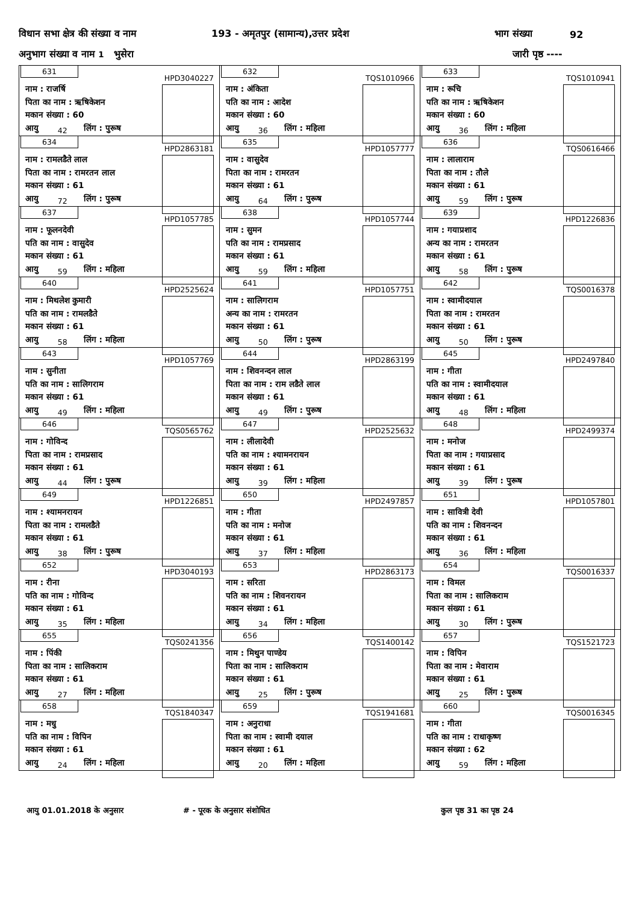विधान सभा क्षेत्र की संख्या व नाम 193 - अमृतपुर (सामान्य),उत्तर प्रदेश भाग संख्या 92
अनुभाग संख्या व नाम 1 भुसेरा जारी पृष्ठ ----
| 631 HPD3040227 नाम : राजर्षि पिता का नाम : ऋषिकेशन मकान संख्या : 60 आयु 42 लिंग : पुरूष | 632 TQS1010966 नाम : अंकिता पति का नाम : आदेश मकान संख्या : 60 आयु 36 लिंग : महिला | 633 TQS1010941 नाम : रूचि पति का नाम : ऋषिकेशन मकान संख्या : 60 आयु 36 लिंग : महिला |
| 634 HPD2863181 नाम : रामलडैते लाल पिता का नाम : रामरतन लाल मकान संख्या : 61 आयु 72 लिंग : पुरूष | 635 HPD1057777 नाम : वासुदेव पिता का नाम : रामरतन मकान संख्या : 61 आयु 64 लिंग : पुरूष | 636 TQS0616466 नाम : लालाराम पिता का नाम : तौले मकान संख्या : 61 आयु 59 लिंग : पुरूष |
| 637 HPD1057785 नाम : फूलनदेवी पति का नाम : वासुदेव मकान संख्या : 61 आयु 59 लिंग : महिला | 638 HPD1057744 नाम : सुमन पति का नाम : रामप्रसाद मकान संख्या : 61 आयु 59 लिंग : महिला | 639 HPD1226836 नाम : गयाप्रशाद अन्य का नाम : रामरतन मकान संख्या : 61 आयु 58 लिंग : पुरूष |
| 640 HPD2525624 नाम : मिथलेश कुमारी पति का नाम : रामलडैते मकान संख्या : 61 आयु 58 लिंग : महिला | 641 HPD1057751 नाम : सालिगराम अन्य का नाम : रामरतन मकान संख्या : 61 आयु 50 लिंग : पुरूष | 642 TQS0016378 नाम : स्वामीदयाल पिता का नाम : रामरतन मकान संख्या : 61 आयु 50 लिंग : पुरूष |
| 643 HPD1057769 नाम : सुनीता पति का नाम : सालिगराम मकान संख्या : 61 आयु 49 लिंग : महिला | 644 HPD2863199 नाम : शिवनन्दन लाल पिता का नाम : राम लडैते लाल मकान संख्या : 61 आयु 49 लिंग : पुरूष | 645 HPD2497840 नाम : गीता पति का नाम : स्वामीदयाल मकान संख्या : 61 आयु 48 लिंग : महिला |
| 646 TQS0565762 नाम : गोविन्द पिता का नाम : रामप्रसाद मकान संख्या : 61 आयु 44 लिंग : पुरूष | 647 HPD2525632 नाम : लीलादेवी पति का नाम : श्यामनरायन मकान संख्या : 61 आयु 39 लिंग : महिला | 648 HPD2499374 नाम : मनोज पिता का नाम : गयाप्रसाद मकान संख्या : 61 आयु 39 लिंग : पुरूष |
| 649 HPD1226851 नाम : श्यामनरायन पिता का नाम : रामलडैते मकान संख्या : 61 आयु 38 लिंग : पुरूष | 650 HPD2497857 नाम : गीता पति का नाम : मनोज मकान संख्या : 61 आयु 37 लिंग : महिला | 651 HPD1057801 नाम : सावित्री देवी पति का नाम : शिवनन्दन मकान संख्या : 61 आयु 36 लिंग : महिला |
| 652 HPD3040193 नाम : रीना पति का नाम : गोविन्द मकान संख्या : 61 आयु 35 लिंग : महिला | 653 HPD2863173 नाम : सरिता पति का नाम : शिवनरायन मकान संख्या : 61 आयु 34 लिंग : महिला | 654 TQS0016337 नाम : विमल पिता का नाम : सालिकराम मकान संख्या : 61 आयु 30 लिंग : पुरूष |
| 655 TQS0241356 नाम : पिंकी पिता का नाम : सालिकराम मकान संख्या : 61 आयु 27 लिंग : महिला | 656 TQS1400142 नाम : मिथुन पाण्डेय पिता का नाम : सालिकराम मकान संख्या : 61 आयु 25 लिंग : पुरूष | 657 TQS1521723 नाम : विपिन पिता का नाम : मेवाराम मकान संख्या : 61 आयु 25 लिंग : पुरूष |
| 658 TQS1840347 नाम : मधु पति का नाम : विपिन मकान संख्या : 61 आयु 24 लिंग : महिला | 659 TQS1941681 नाम : अनुराधा पिता का नाम : स्वामी दयाल मकान संख्या : 61 आयु 20 लिंग : महिला | 660 TQS0016345 नाम : गीता पति का नाम : राधाकृष्ण मकान संख्या : 62 आयु 59 लिंग : महिला |
आयु 01.01.2018 के अनुसार # - पूरक के अनुसार संशोधित कुल पृष्ठ 31 का पृष्ठ 24